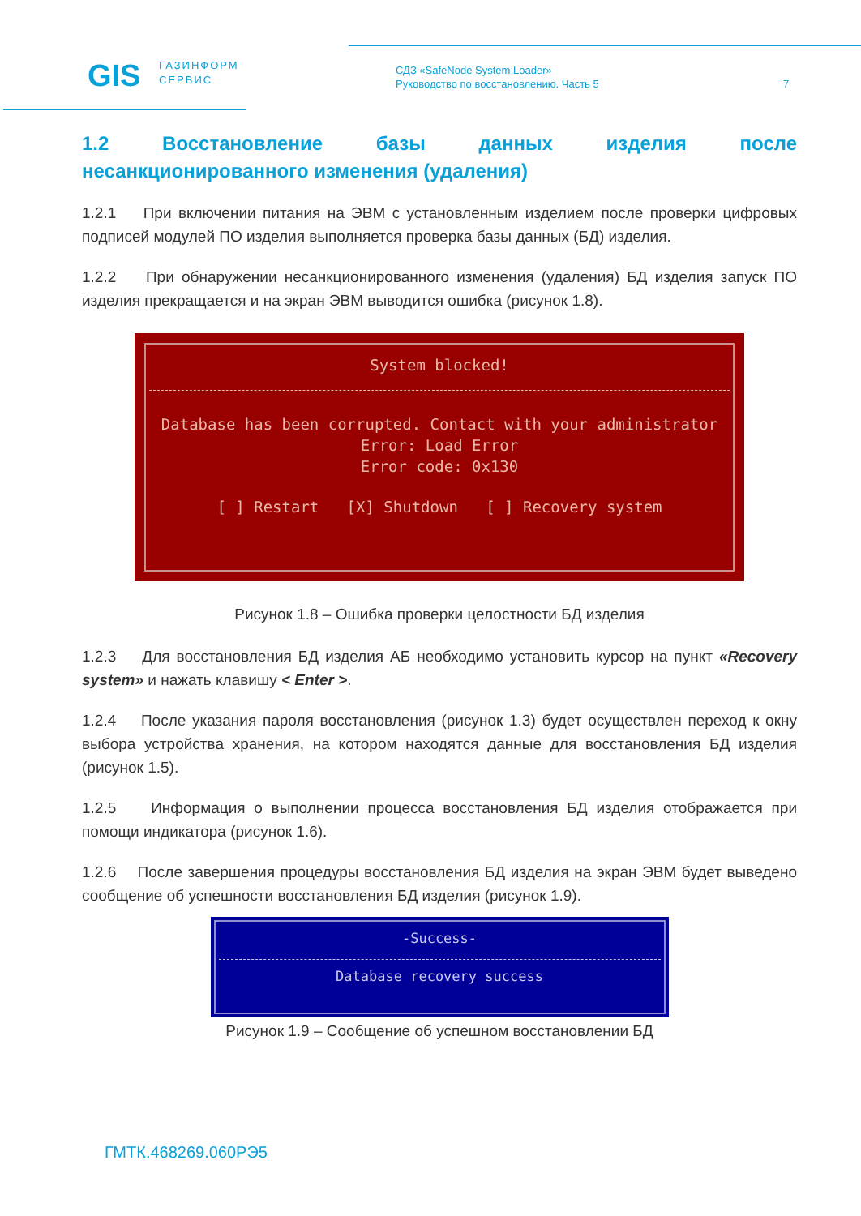GIS
ГАЗИНФОРМ
СЕРВИС
СДЗ «SafeNode System Loader»
Руководство по восстановлению. Часть 5
7
1.2 Восстановление базы данных изделия после
несанкционированного изменения (удаления)
1.2.1 При включении питания на ЭВМ с установленным изделием после проверки цифровых подписей модулей ПО изделия выполняется проверка базы данных (БД) изделия.
1.2.2 При обнаружении несанкционированного изменения (удаления) БД изделия запуск ПО изделия прекращается и на экран ЭВМ выводится ошибка (рисунок 1.8).
System blocked!
Database has been corrupted. Contact with your administrator
Error: Load Error
Error code: 0x130
[ ] Restart [X] Shutdown [ ] Recovery system
Рисунок 1.8 – Ошибка проверки целостности БД изделия
1.2.3 Для восстановления БД изделия АБ необходимо установить курсор на пункт «Recovery system» и нажать клавишу < Enter >.
1.2.4 После указания пароля восстановления (рисунок 1.3) будет осуществлен переход к окну выбора устройства хранения, на котором находятся данные для восстановления БД изделия (рисунок 1.5).
1.2.5 Информация о выполнении процесса восстановления БД изделия отображается при помощи индикатора (рисунок 1.6).
1.2.6 После завершения процедуры восстановления БД изделия на экран ЭВМ будет выведено сообщение об успешности восстановления БД изделия (рисунок 1.9).
-Success-
Database recovery success
Рисунок 1.9 – Сообщение об успешном восстановлении БД
ГМТК.468269.060РЭ5